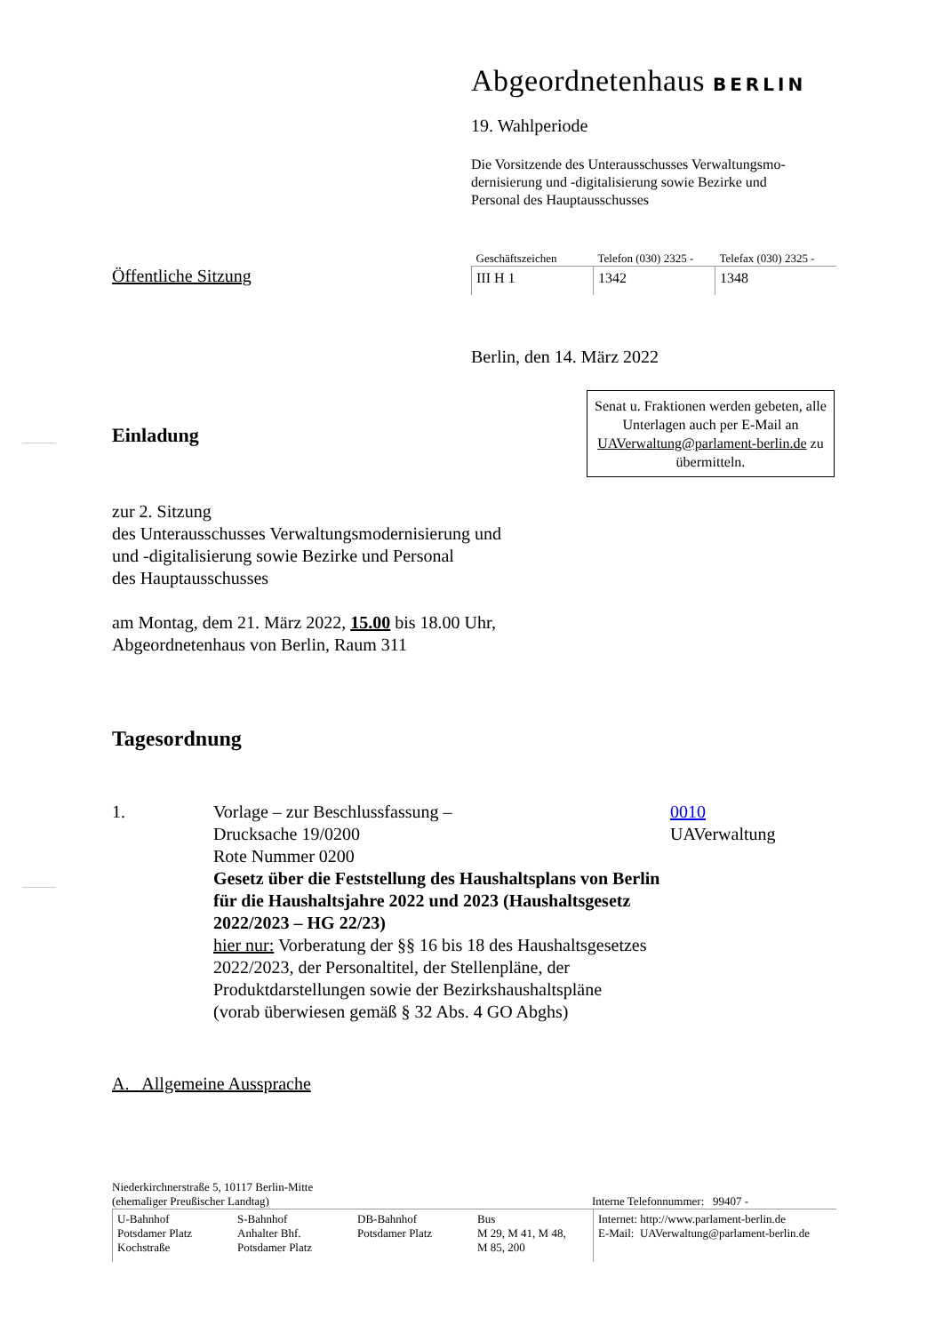Abgeordnetenhaus BERLIN
19. Wahlperiode
Die Vorsitzende des Unterausschusses Verwaltungsmo-
dernisierung und -digitalisierung sowie Bezirke und
Personal des Hauptausschusses
Öffentliche Sitzung
| Geschäftszeichen | Telefon (030) 2325 - | Telefax (030) 2325 - |
| --- | --- | --- |
| III H 1 | 1342 | 1348 |
Berlin, den 14. März 2022
Einladung
Senat u. Fraktionen werden gebeten, alle Unterlagen auch per E-Mail an UAVerwaltung@parlament-berlin.de zu übermitteln.
zur 2. Sitzung
des Unterausschusses Verwaltungsmodernisierung und
und -digitalisierung sowie Bezirke und Personal
des Hauptausschusses
am Montag, dem 21. März 2022, 15.00 bis 18.00 Uhr,
Abgeordnetenhaus von Berlin, Raum 311
Tagesordnung
1. Vorlage – zur Beschlussfassung –
Drucksache 19/0200
Rote Nummer 0200
Gesetz über die Feststellung des Haushaltsplans von Berlin für die Haushaltsjahre 2022 und 2023 (Haushaltsgesetz 2022/2023 – HG 22/23)
hier nur: Vorberatung der §§ 16 bis 18 des Haushaltsgesetzes 2022/2023, der Personaltitel, der Stellenpläne, der Produktdarstellungen sowie der Bezirkshaushaltspläne
(vorab überwiesen gemäß § 32 Abs. 4 GO Abghs)
0010
UAVerwaltung
A. Allgemeine Aussprache
Niederkirchnerstraße 5, 10117 Berlin-Mitte
(ehemaliger Preußischer Landtag)
Interne Telefonnummer: 99407 -
| U-Bahnhof Potsdamer Platz Kochstraße | S-Bahnhof Anhalter Bhf. Potsdamer Platz | DB-Bahnhof Potsdamer Platz | Bus M 29, M 41, M 48, M 85, 200 | Internet: http://www.parlament-berlin.de E-Mail: UAVerwaltung@parlament-berlin.de |